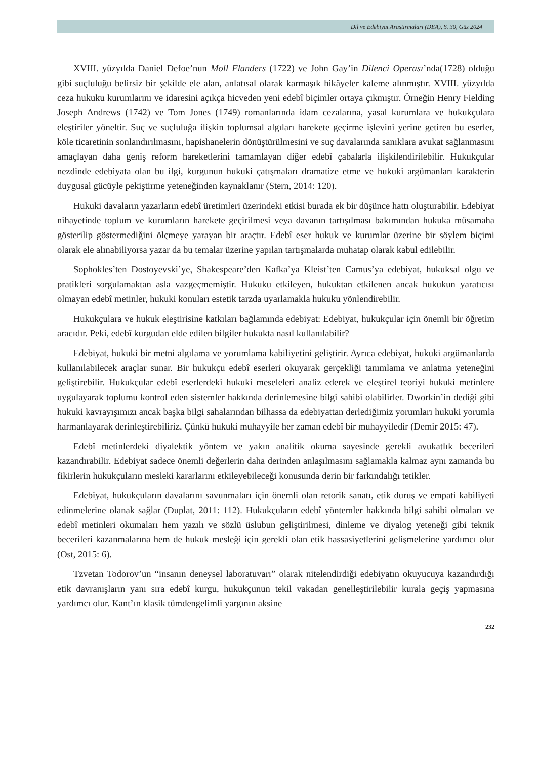Dil ve Edebiyat Araştırmaları (DEA), S. 30, Güz 2024
XVIII. yüzyılda Daniel Defoe’nun Moll Flanders (1722) ve John Gay’in Dilenci Operası’nda(1728) olduğu gibi suçluluğu belirsiz bir şekilde ele alan, anlatısal olarak karmaşık hikâyeler kaleme alınmıştır. XVIII. yüzyılda ceza hukuku kurumlarını ve idaresini açıkça hicveden yeni edebî biçimler ortaya çıkmıştır. Örneğin Henry Fielding Joseph Andrews (1742) ve Tom Jones (1749) romanlarında idam cezalarına, yasal kurumlara ve hukukçulara eleştiriler yöneltir. Suç ve suçluluğa ilişkin toplumsal algıları harekete geçirme işlevini yerine getiren bu eserler, köle ticaretinin sonlandırılmasını, hapishanelerin dönüştürülmesini ve suç davalarında sanıklara avukat sağlanmasını amaçlayan daha geniş reform hareketlerini tamamlayan diğer edebî çabalarla ilişkilendirilebilir. Hukukçular nezdinde edebiyata olan bu ilgi, kurgunun hukuki çatışmaları dramatize etme ve hukuki argümanları karakterin duygusal gücüyle pekiştirme yeteneğinden kaynaklanır (Stern, 2014: 120).
Hukuki davaların yazarların edebî üretimleri üzerindeki etkisi burada ek bir düşünce hattı oluşturabilir. Edebiyat nihayetinde toplum ve kurumların harekete geçirilmesi veya davanın tartışılması bakımından hukuka müsamaha gösterilip göstermediğini ölçmeye yarayan bir araçtır. Edebî eser hukuk ve kurumlar üzerine bir söylem biçimi olarak ele alınabiliyorsa yazar da bu temalar üzerine yapılan tartışmalarda muhatap olarak kabul edilebilir.
Sophokles’ten Dostoyevski’ye, Shakespeare’den Kafka’ya Kleist’ten Camus’ya edebiyat, hukuksal olgu ve pratikleri sorgulamaktan asla vazgeçmemiştir. Hukuku etkileyen, hukuktan etkilenen ancak hukukun yaratıcısı olmayan edebî metinler, hukuki konuları estetik tarzda uyarlamakla hukuku yönlendirebilir.
Hukukçulara ve hukuk eleştirisine katkıları bağlamında edebiyat: Edebiyat, hukukçular için önemli bir öğretim aracıdır. Peki, edebî kurgudan elde edilen bilgiler hukukta nasıl kullanılabilir?
Edebiyat, hukuki bir metni algılama ve yorumlama kabiliyetini geliştirir. Ayrıca edebiyat, hukuki argümanlarda kullanılabilecek araçlar sunar. Bir hukukçu edebî eserleri okuyarak gerçekliği tanımlama ve anlatma yeteneğini geliştirebilir. Hukukçular edebî eserlerdeki hukuki meseleleri analiz ederek ve eleştirel teoriyi hukuki metinlere uygulayarak toplumu kontrol eden sistemler hakkında derinlemesine bilgi sahibi olabilirler. Dworkin’in dediği gibi hukuki kavrayışımızı ancak başka bilgi sahalarından bilhassa da edebiyattan derlediğimiz yorumları hukuki yorumla harmanlayarak derinleştirebiliriz. Çünkü hukuki muhayyile her zaman edebî bir muhayyiledir (Demir 2015: 47).
Edebî metinlerdeki diyalektik yöntem ve yakın analitik okuma sayesinde gerekli avukatlık becerileri kazandırabilir. Edebiyat sadece önemli değerlerin daha derinden anlaşılmasını sağlamakla kalmaz aynı zamanda bu fikirlerin hukukçuların mesleki kararlarını etkileyebileceği konusunda derin bir farkındalığı tetikler.
Edebiyat, hukukçuların davalarını savunmaları için önemli olan retorik sanatı, etik duruş ve empati kabiliyeti edinmelerine olanak sağlar (Duplat, 2011: 112). Hukukçuların edebî yöntemler hakkında bilgi sahibi olmaları ve edebî metinleri okumaları hem yazılı ve sözlü üslubun geliştirilmesi, dinleme ve diyalog yeteneği gibi teknik becerileri kazanmalarına hem de hukuk mesleği için gerekli olan etik hassasiyetlerini gelişmelerine yardımcı olur (Ost, 2015: 6).
Tzvetan Todorov’un “insanın deneysel laboratuvarı” olarak nitelendirdiği edebiyatın okuyucuya kazandırdığı etik davranışların yanı sıra edebî kurgu, hukukçunun tekil vakadan genelleştirilebilir kurala geçiş yapmasına yardımcı olur. Kant’ın klasik tümdengelimli yargının aksine
232